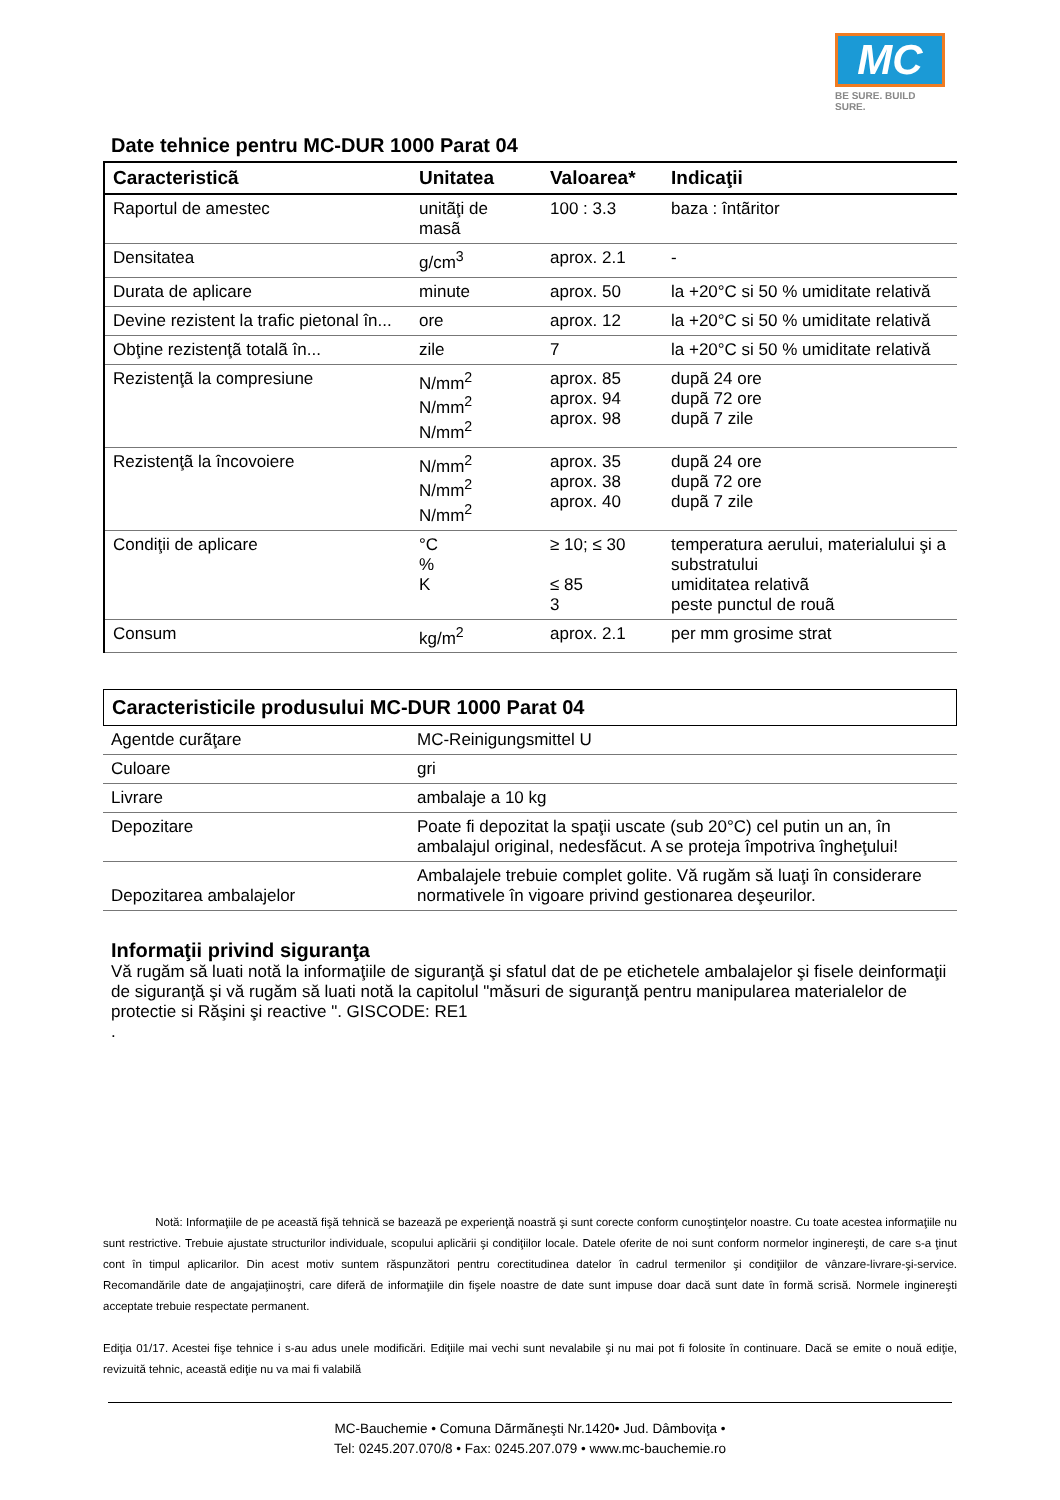MC
BE SURE. BUILD SURE.
Date tehnice pentru MC-DUR 1000 Parat 04
| Caracteristicã | Unitatea | Valoarea* | Indicaţii |
| --- | --- | --- | --- |
| Raportul de amestec | unitãţi de masã | 100 : 3.3 | baza : întãritor |
| Densitatea | g/cm<sup>3</sup> | aprox. 2.1 | - |
| Durata de aplicare | minute | aprox. 50 | la +20°C si 50 % umiditate relativă |
| Devine rezistent la trafic pietonal în... | ore | aprox. 12 | la +20°C si 50 % umiditate relativă |
| Obţine rezistenţã totalã în... | zile | 7 | la +20°C si 50 % umiditate relativă |
| Rezistenţã la compresiune | N/mm<sup>2</sup> N/mm<sup>2</sup> N/mm<sup>2</sup> | aprox. 85 aprox. 94 aprox. 98 | dupã 24 ore dupã 72 ore dupã 7 zile |
| Rezistenţã la încovoiere | N/mm<sup>2</sup> N/mm<sup>2</sup> N/mm<sup>2</sup> | aprox. 35 aprox. 38 aprox. 40 | dupã 24 ore dupã 72 ore dupã 7 zile |
| Condiţii de aplicare | °C % K | ≥ 10; ≤ 30 ≤ 85 3 | temperatura aerului, materialului şi a substratului umiditatea relativã peste punctul de rouã |
| Consum | kg/m<sup>2</sup> | aprox. 2.1 | per mm grosime strat |
Caracteristicile produsului MC-DUR 1000 Parat 04
| Agentde curãţare | MC-Reinigungsmittel U |
| Culoare | gri |
| Livrare | ambalaje a 10 kg |
| Depozitare | Poate fi depozitat la spaţii uscate (sub 20°C) cel putin un an, în ambalajul original, nedesfăcut. A se proteja împotriva îngheţului! |
| Depozitarea ambalajelor | Ambalajele trebuie complet golite. Vă rugăm să luaţi în considerare normativele în vigoare privind gestionarea deşeurilor. |
Informaţii privind siguranţa
Vă rugăm să luati notă la informaţiile de siguranţă şi sfatul dat de pe etichetele ambalajelor şi fisele deinformaţii de siguranţă şi vă rugăm să luati notă la capitolul "măsuri de siguranţă pentru manipularea materialelor de protectie si Răşini şi reactive ". GISCODE: RE1
.
Notă: Informaţiile de pe această fişă tehnică se bazează pe experienţă noastră şi sunt corecte conform cunoştinţelor noastre. Cu toate acestea informaţiile nu sunt restrictive. Trebuie ajustate structurilor individuale, scopului aplicării şi condiţiilor locale. Datele oferite de noi sunt conform normelor inginereşti, de care s-a ţinut cont în timpul aplicarilor. Din acest motiv suntem răspunzători pentru corectitudinea datelor în cadrul termenilor şi condiţiilor de vânzare-livrare-şi-service. Recomandările date de angajaţiinoştri, care diferă de informaţiile din fişele noastre de date sunt impuse doar dacă sunt date în formă scrisă. Normele inginereşti acceptate trebuie respectate permanent.
Ediţia 01/17. Acestei fişe tehnice i s-au adus unele modificări. Ediţiile mai vechi sunt nevalabile şi nu mai pot fi folosite în continuare. Dacă se emite o nouă ediţie, revizuită tehnic, această ediţie nu va mai fi valabilă
MC-Bauchemie • Comuna Dãrmãneşti Nr.1420• Jud. Dâmboviţa •
Tel: 0245.207.070/8 • Fax: 0245.207.079 • www.mc-bauchemie.ro